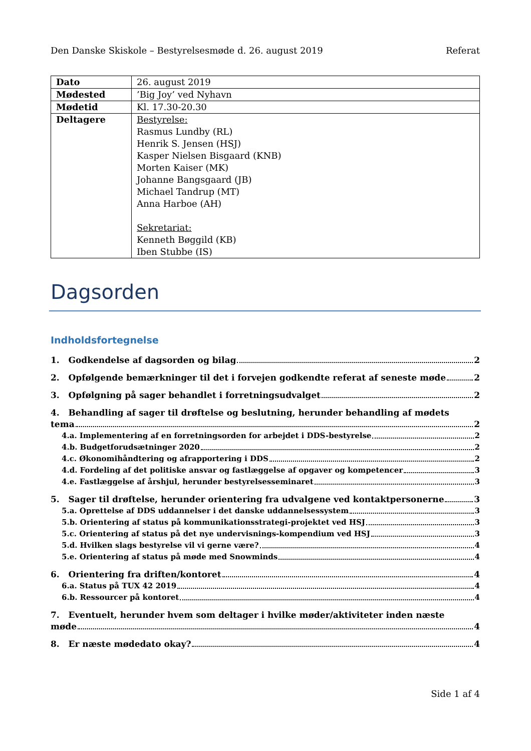Den Danske Skiskole – Bestyrelsesmøde d. 26. august 2019 Referat
| Dato | 26. august 2019 |
| Mødested | ’Big Joy’ ved Nyhavn |
| Mødetid | Kl. 17.30-20.30 |
| Deltagere | Bestyrelse: Rasmus Lundby (RL) Henrik S. Jensen (HSJ) Kasper Nielsen Bisgaard (KNB) Morten Kaiser (MK) Johanne Bangsgaard (JB) Michael Tandrup (MT) Anna Harboe (AH) Sekretariat: Kenneth Bøggild (KB) Iben Stubbe (IS) |
Dagsorden
Indholdsfortegnelse
1. Godkendelse af dagsorden og bilag 2
2. Opfølgende bemærkninger til det i forvejen godkendte referat af seneste møde 2
3. Opfølgning på sager behandlet i forretningsudvalget 2
4. Behandling af sager til drøftelse og beslutning, herunder behandling af mødets
tema 2
4.a. Implementering af en forretningsorden for arbejdet i DDS-bestyrelse 2
4.b. Budgetforudsætninger 2020 2
4.c. Økonomihåndtering og afrapportering i DDS 2
4.d. Fordeling af det politiske ansvar og fastlæggelse af opgaver og kompetencer 3
4.e. Fastlæggelse af årshjul, herunder bestyrelsesseminaret 3
5. Sager til drøftelse, herunder orientering fra udvalgene ved kontaktpersonerne 3
5.a. Oprettelse af DDS uddannelser i det danske uddannelsessystem 3
5.b. Orientering af status på kommunikationsstrategi-projektet ved HSJ 3
5.c. Orientering af status på det nye undervisnings-kompendium ved HSJ 3
5.d. Hvilken slags bestyrelse vil vi gerne være? 4
5.e. Orientering af status på møde med Snowminds 4
6. Orientering fra driften/kontoret 4
6.a. Status på TUX 42 2019 4
6.b. Ressourcer på kontoret 4
7. Eventuelt, herunder hvem som deltager i hvilke møder/aktiviteter inden næste
møde 4
8. Er næste mødedato okay? 4
Side 1 af 4